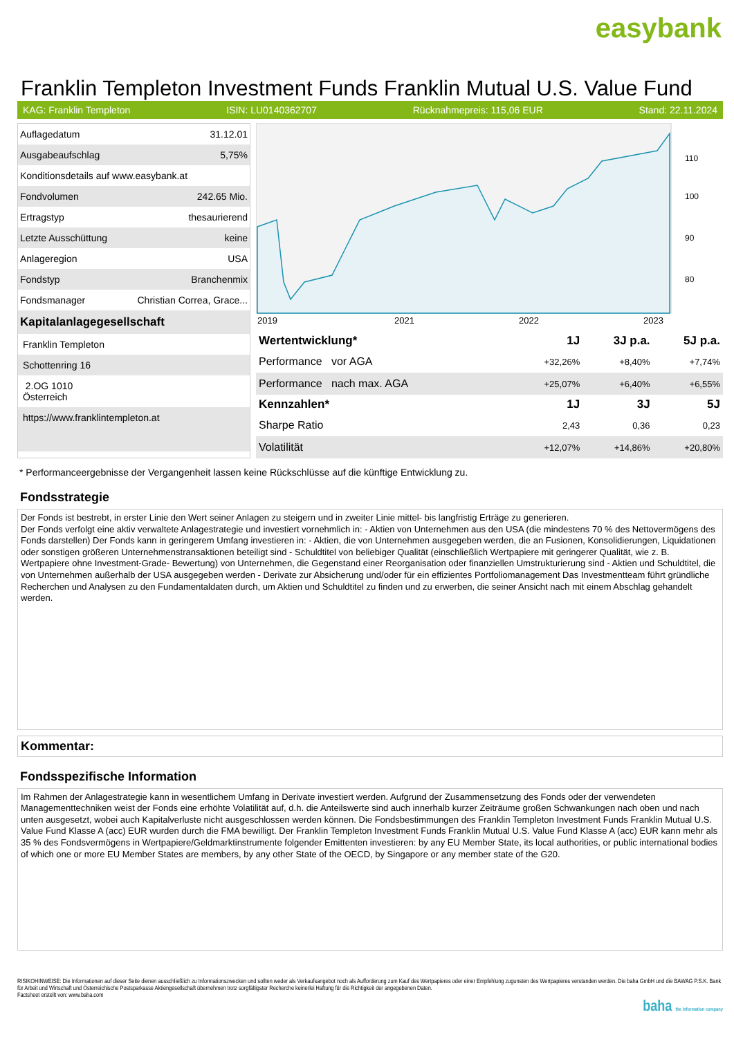easybank
Franklin Templeton Investment Funds Franklin Mutual U.S. Value Fund
KAG: Franklin Templeton ISIN: LU0140362707 Rücknahmepreis: 115,06 EUR Stand: 22.11.2024
| Auflagedatum | 31.12.01 |
| Ausgabeaufschlag | 5,75% |
| Konditionsdetails auf www.easybank.at | |
| Fondvolumen | 242.65 Mio. |
| Ertragstyp | thesaurierend |
| Letzte Ausschüttung | keine |
| Anlageregion | USA |
| Fondstyp | Branchenmix |
| Fondsmanager | Christian Correa, Grace... |
| Kapitalanlagegesellschaft | |
| Franklin Templeton | |
| Schottenring 16 | |
| 2.OG 1010 Österreich | |
| https://www.franklintempleton.at | |
110
100
90
80
2019
2021
2022
2023
| Wertentwicklung* | 1J | 3J p.a. | 5J p.a. |
| --- | --- | --- | --- |
| Performance vor AGA | +32,26% | +8,40% | +7,74% |
| Performance nach max. AGA | +25,07% | +6,40% | +6,55% |
| Kennzahlen* | 1J | 3J | 5J |
| Sharpe Ratio | 2,43 | 0,36 | 0,23 |
| Volatilität | +12,07% | +14,86% | +20,80% |
* Performanceergebnisse der Vergangenheit lassen keine Rückschlüsse auf die künftige Entwicklung zu.
Fondsstrategie
Der Fonds ist bestrebt, in erster Linie den Wert seiner Anlagen zu steigern und in zweiter Linie mittel- bis langfristig Erträge zu generieren.
Der Fonds verfolgt eine aktiv verwaltete Anlagestrategie und investiert vornehmlich in: - Aktien von Unternehmen aus den USA (die mindestens 70 % des Nettovermögens des Fonds darstellen) Der Fonds kann in geringerem Umfang investieren in: - Aktien, die von Unternehmen ausgegeben werden, die an Fusionen, Konsolidierungen, Liquidationen oder sonstigen größeren Unternehmenstransaktionen beteiligt sind - Schuldtitel von beliebiger Qualität (einschließlich Wertpapiere mit geringerer Qualität, wie z. B. Wertpapiere ohne Investment-Grade- Bewertung) von Unternehmen, die Gegenstand einer Reorganisation oder finanziellen Umstrukturierung sind - Aktien und Schuldtitel, die von Unternehmen außerhalb der USA ausgegeben werden - Derivate zur Absicherung und/oder für ein effizientes Portfoliomanagement Das Investmentteam führt gründliche Recherchen und Analysen zu den Fundamentaldaten durch, um Aktien und Schuldtitel zu finden und zu erwerben, die seiner Ansicht nach mit einem Abschlag gehandelt werden.
Kommentar:
Fondsspezifische Information
Im Rahmen der Anlagestrategie kann in wesentlichem Umfang in Derivate investiert werden. Aufgrund der Zusammensetzung des Fonds oder der verwendeten Managementtechniken weist der Fonds eine erhöhte Volatilität auf, d.h. die Anteilswerte sind auch innerhalb kurzer Zeiträume großen Schwankungen nach oben und nach unten ausgesetzt, wobei auch Kapitalverluste nicht ausgeschlossen werden können. Die Fondsbestimmungen des Franklin Templeton Investment Funds Franklin Mutual U.S. Value Fund Klasse A (acc) EUR wurden durch die FMA bewilligt. Der Franklin Templeton Investment Funds Franklin Mutual U.S. Value Fund Klasse A (acc) EUR kann mehr als 35 % des Fondsvermögens in Wertpapiere/Geldmarktinstrumente folgender Emittenten investieren: by any EU Member State, its local authorities, or public international bodies of which one or more EU Member States are members, by any other State of the OECD, by Singapore or any member state of the G20.
RISIKOHINWEISE: Die Informationen auf dieser Seite dienen ausschließlich zu Informationszwecken und sollten weder als Verkaufsangebot noch als Aufforderung zum Kauf des Wertpapieres oder einer Empfehlung zugunsten des Wertpapieres verstanden werden. Die baha GmbH und die BAWAG P.S.K. Bank für Arbeit und Wirtschaft und Österreichische Postsparkasse Aktiengesellschaft übernehmen trotz sorgfältigster Recherche keinerlei Haftung für die Richtigkeit der angegebenen Daten.
Factsheet erstellt von: www.baha.com
baha the information company